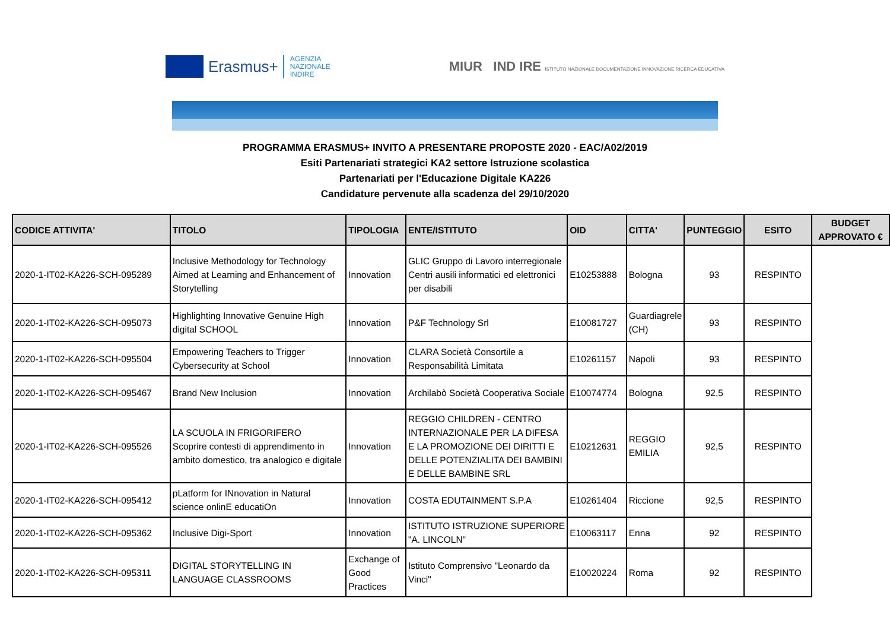Erasmus+
AGENZIA
NAZIONALE
INDIRE
MIUR IND IRE ISTITUTO NAZIONALE DOCUMENTAZIONE INNOVAZIONE RICERCA EDUCATIVA
PROGRAMMA ERASMUS+ INVITO A PRESENTARE PROPOSTE 2020 - EAC/A02/2019
Esiti Partenariati strategici KA2 settore Istruzione scolastica
Partenariati per l'Educazione Digitale KA226
Candidature pervenute alla scadenza del 29/10/2020
| CODICE ATTIVITA' | TITOLO | TIPOLOGIA | ENTE/ISTITUTO | OID | CITTA' | PUNTEGGIO | ESITO | BUDGET APPROVATO € |
| --- | --- | --- | --- | --- | --- | --- | --- | --- |
| 2020-1-IT02-KA226-SCH-095289 | Inclusive Methodology for Technology Aimed at Learning and Enhancement of Storytelling | Innovation | GLIC Gruppo di Lavoro interregionale Centri ausili informatici ed elettronici per disabili | E10253888 | Bologna | 93 | RESPINTO | |
| 2020-1-IT02-KA226-SCH-095073 | Highlighting Innovative Genuine High digital SCHOOL | Innovation | P&F Technology Srl | E10081727 | Guardiagrele (CH) | 93 | RESPINTO | |
| 2020-1-IT02-KA226-SCH-095504 | Empowering Teachers to Trigger Cybersecurity at School | Innovation | CLARA Società Consortile a Responsabilità Limitata | E10261157 | Napoli | 93 | RESPINTO | |
| 2020-1-IT02-KA226-SCH-095467 | Brand New Inclusion | Innovation | Archilabò Società Cooperativa Sociale | E10074774 | Bologna | 92,5 | RESPINTO | |
| 2020-1-IT02-KA226-SCH-095526 | LA SCUOLA IN FRIGORIFERO Scoprire contesti di apprendimento in ambito domestico, tra analogico e digitale | Innovation | REGGIO CHILDREN - CENTRO INTERNAZIONALE PER LA DIFESA E LA PROMOZIONE DEI DIRITTI E DELLE POTENZIALITA DEI BAMBINI E DELLE BAMBINE SRL | E10212631 | REGGIO EMILIA | 92,5 | RESPINTO | |
| 2020-1-IT02-KA226-SCH-095412 | pLatform for INnovation in Natural science onlinE educatiOn | Innovation | COSTA EDUTAINMENT S.P.A | E10261404 | Riccione | 92,5 | RESPINTO | |
| 2020-1-IT02-KA226-SCH-095362 | Inclusive Digi-Sport | Innovation | ISTITUTO ISTRUZIONE SUPERIORE "A. LINCOLN" | E10063117 | Enna | 92 | RESPINTO | |
| 2020-1-IT02-KA226-SCH-095311 | DIGITAL STORYTELLING IN LANGUAGE CLASSROOMS | Exchange of Good Practices | Istituto Comprensivo "Leonardo da Vinci" | E10020224 | Roma | 92 | RESPINTO | |